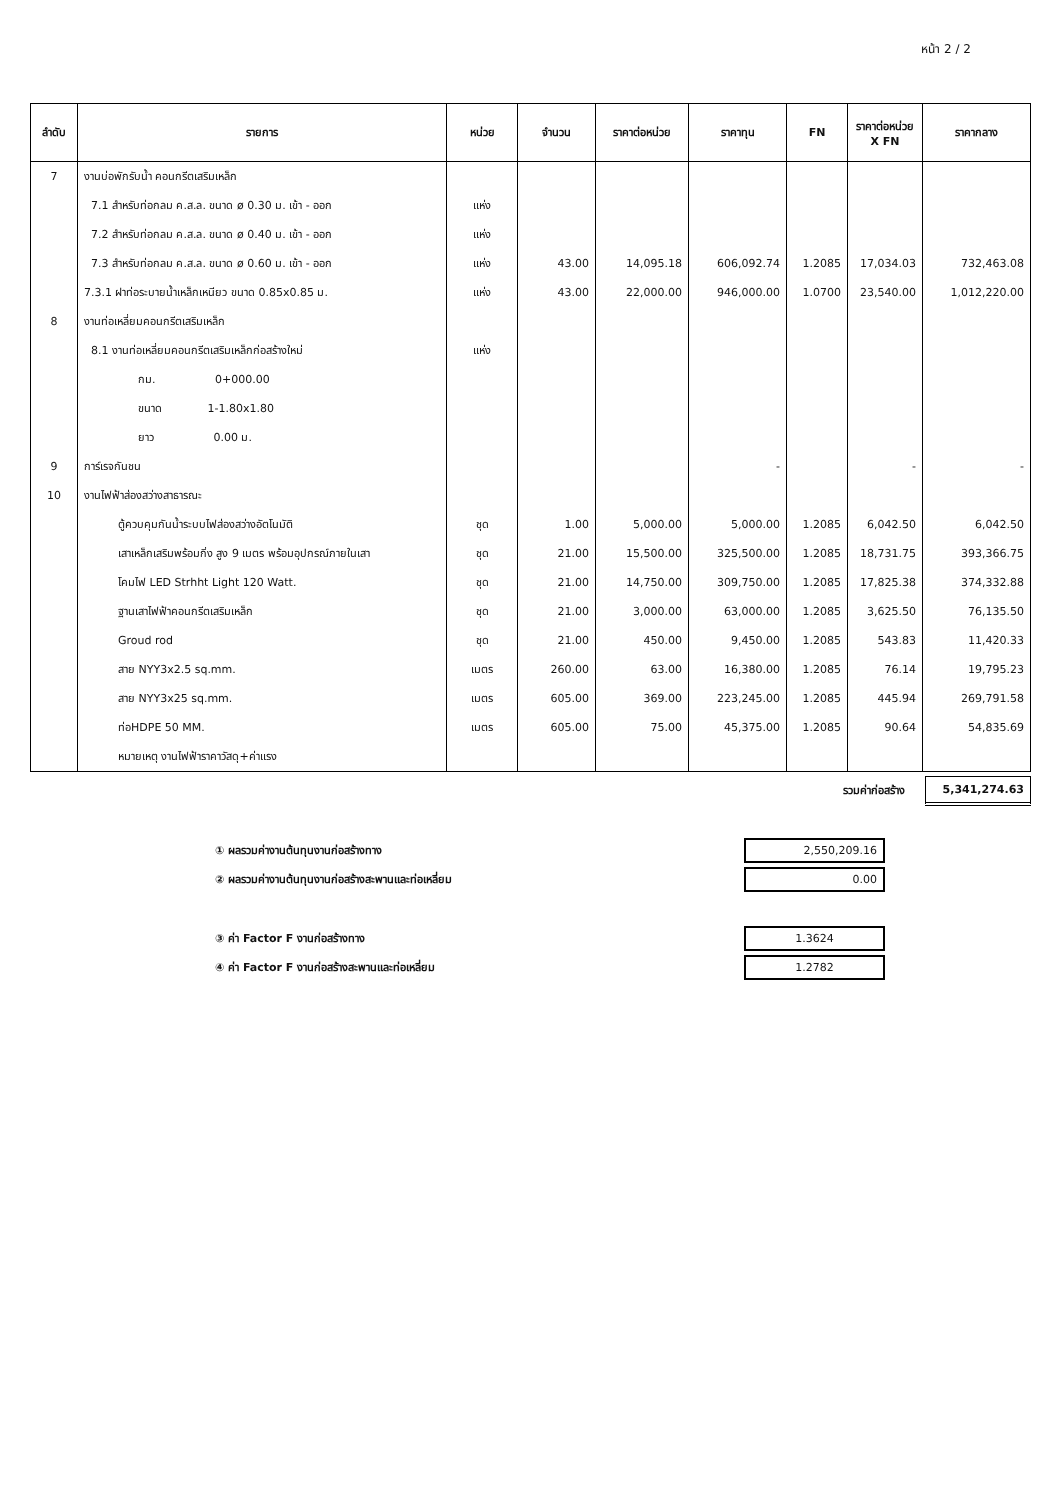หน้า 2 / 2
| ลำดับ | รายการ | หน่วย | จำนวน | ราคาต่อหน่วย | ราคาทุน | FN | ราคาต่อหน่วย X FN | ราคากลาง |
| --- | --- | --- | --- | --- | --- | --- | --- | --- |
| 7 | งานบ่อพักรับน้ำ คอนกรีตเสริมเหล็ก | | | | | | | |
| | 7.1 สำหรับท่อกลม ค.ส.ล. ขนาด ø 0.30 ม. เข้า - ออก | แห่ง | | | | | | |
| | 7.2 สำหรับท่อกลม ค.ส.ล. ขนาด ø 0.40 ม. เข้า - ออก | แห่ง | | | | | | |
| | 7.3 สำหรับท่อกลม ค.ส.ล. ขนาด ø 0.60 ม. เข้า - ออก | แห่ง | 43.00 | 14,095.18 | 606,092.74 | 1.2085 | 17,034.03 | 732,463.08 |
| | 7.3.1 ฝาท่อระบายน้ำเหล็กเหนียว ขนาด 0.85x0.85 ม. | แห่ง | 43.00 | 22,000.00 | 946,000.00 | 1.0700 | 23,540.00 | 1,012,220.00 |
| 8 | งานท่อเหลี่ยมคอนกรีตเสริมเหล็ก | | | | | | | |
| | 8.1 งานท่อเหลี่ยมคอนกรีตเสริมเหล็กก่อสร้างใหม่ | แห่ง | | | | | | |
| | กม. 0+000.00 | | | | | | | |
| | ขนาด 1-1.80x1.80 | | | | | | | |
| | ยาว 0.00 ม. | | | | | | | |
| 9 | การ์เรจกันชน | | | | - | | - | - |
| 10 | งานไฟฟ้าส่องสว่างสาธารณะ | | | | | | | |
| | ตู้ควบคุมกันน้ำระบบไฟส่องสว่างอัตโนมัติ | ชุด | 1.00 | 5,000.00 | 5,000.00 | 1.2085 | 6,042.50 | 6,042.50 |
| | เสาเหล็กเสริมพร้อมกิ่ง สูง 9 เมตร พร้อมอุปกรณ์ภายในเสา | ชุด | 21.00 | 15,500.00 | 325,500.00 | 1.2085 | 18,731.75 | 393,366.75 |
| | โคมไฟ LED Strhht Light 120 Watt. | ชุด | 21.00 | 14,750.00 | 309,750.00 | 1.2085 | 17,825.38 | 374,332.88 |
| | ฐานเสาไฟฟ้าคอนกรีตเสริมเหล็ก | ชุด | 21.00 | 3,000.00 | 63,000.00 | 1.2085 | 3,625.50 | 76,135.50 |
| | Groud rod | ชุด | 21.00 | 450.00 | 9,450.00 | 1.2085 | 543.83 | 11,420.33 |
| | สาย NYY3x2.5 sq.mm. | เมตร | 260.00 | 63.00 | 16,380.00 | 1.2085 | 76.14 | 19,795.23 |
| | สาย NYY3x25 sq.mm. | เมตร | 605.00 | 369.00 | 223,245.00 | 1.2085 | 445.94 | 269,791.58 |
| | ท่อHDPE 50 MM. | เมตร | 605.00 | 75.00 | 45,375.00 | 1.2085 | 90.64 | 54,835.69 |
| | หมายเหตุ งานไฟฟ้าราคาวัสดุ+ค่าแรง | | | | | | | |
รวมค่าก่อสร้าง 5,341,274.63
① ผลรวมค่างานต้นทุนงานก่อสร้างทาง 2,550,209.16
② ผลรวมค่างานต้นทุนงานก่อสร้างสะพานและท่อเหลี่ยม 0.00
③ ค่า Factor F งานก่อสร้างทาง 1.3624
④ ค่า Factor F งานก่อสร้างสะพานและท่อเหลี่ยม 1.2782